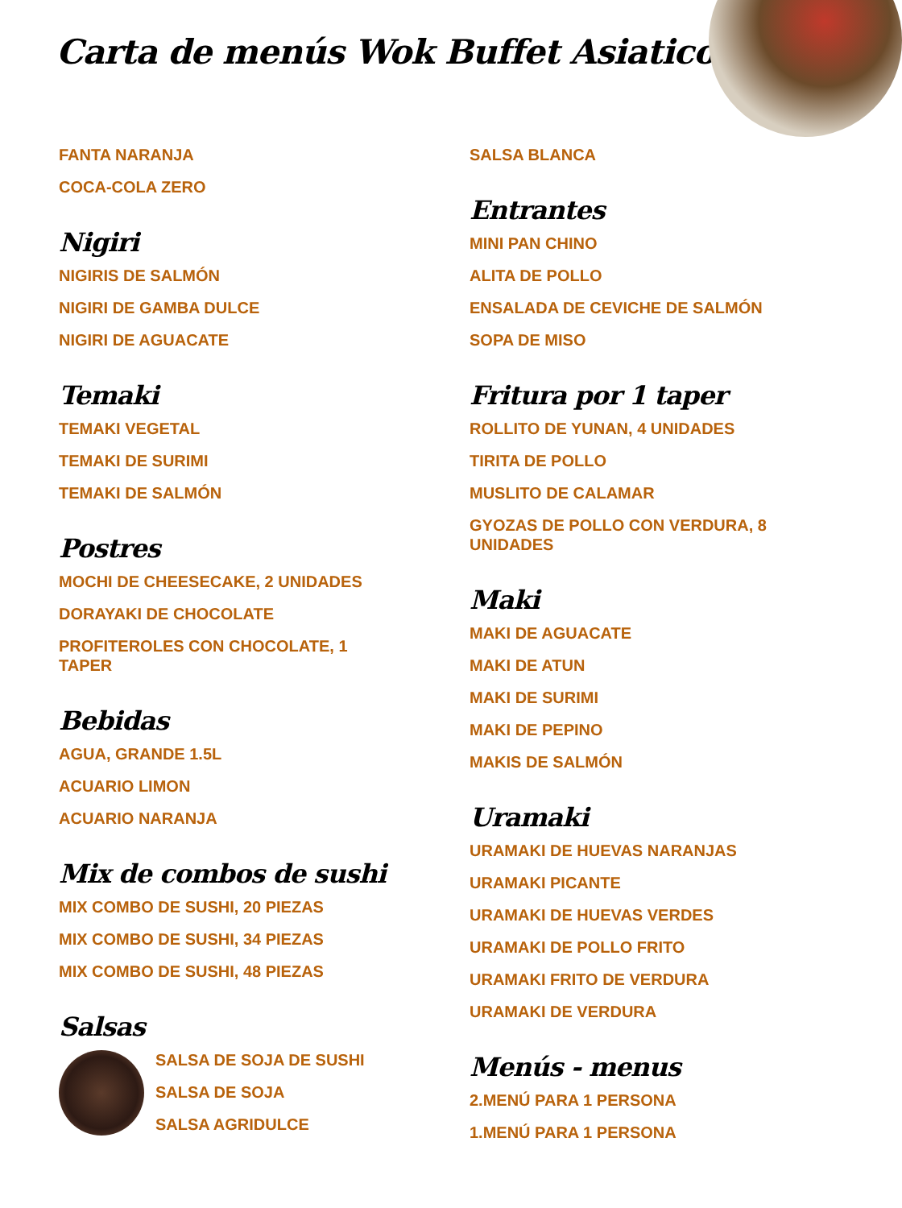Carta de menús Wok Buffet Asiatico
FANTA NARANJA
COCA-COLA ZERO
Nigiri
NIGIRIS DE SALMÓN
NIGIRI DE GAMBA DULCE
NIGIRI DE AGUACATE
Temaki
TEMAKI VEGETAL
TEMAKI DE SURIMI
TEMAKI DE SALMÓN
Postres
MOCHI DE CHEESECAKE, 2 UNIDADES
DORAYAKI DE CHOCOLATE
PROFITEROLES CON CHOCOLATE, 1
TAPER
Bebidas
AGUA, GRANDE 1.5L
ACUARIO LIMON
ACUARIO NARANJA
Mix de combos de sushi
MIX COMBO DE SUSHI, 20 PIEZAS
MIX COMBO DE SUSHI, 34 PIEZAS
MIX COMBO DE SUSHI, 48 PIEZAS
Salsas
SALSA DE SOJA DE SUSHI
SALSA DE SOJA
SALSA AGRIDULCE
SALSA BLANCA
Entrantes
MINI PAN CHINO
ALITA DE POLLO
ENSALADA DE CEVICHE DE SALMÓN
SOPA DE MISO
Fritura por 1 taper
ROLLITO DE YUNAN, 4 UNIDADES
TIRITA DE POLLO
MUSLITO DE CALAMAR
GYOZAS DE POLLO CON VERDURA, 8
UNIDADES
Maki
MAKI DE AGUACATE
MAKI DE ATUN
MAKI DE SURIMI
MAKI DE PEPINO
MAKIS DE SALMÓN
Uramaki
URAMAKI DE HUEVAS NARANJAS
URAMAKI PICANTE
URAMAKI DE HUEVAS VERDES
URAMAKI DE POLLO FRITO
URAMAKI FRITO DE VERDURA
URAMAKI DE VERDURA
Menús - menus
2.MENÚ PARA 1 PERSONA
1.MENÚ PARA 1 PERSONA